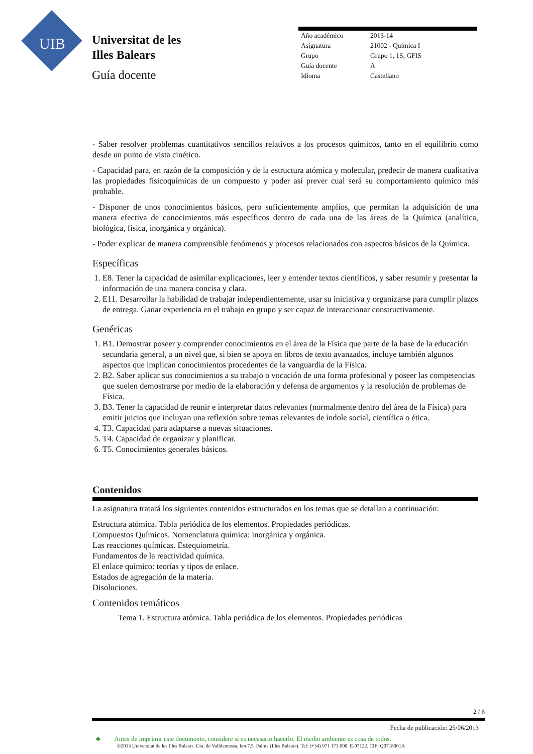UIB
Universitat de les
Illes Balears
Guía docente
| Año académico | 2013-14 |
| Asignatura | 21002 - Química I |
| Grupo | Grupo 1, 1S, GFIS |
| Guía docente | A |
| Idioma | Castellano |
- Saber resolver problemas cuantitativos sencillos relativos a los procesos químicos, tanto en el equilibrio como desde un punto de vista cinético.
- Capacidad para, en razón de la composición y de la estructura atómica y molecular, predecir de manera cualitativa las propiedades físicoquímicas de un compuesto y poder así prever cual será su comportamiento químico más probable.
- Disponer de unos conocimientos básicos, pero suficientemente amplios, que permitan la adquisición de una manera efectiva de conocimientos más específicos dentro de cada una de las áreas de la Química (analítica, biológica, física, inorgánica y orgánica).
- Poder explicar de manera comprensible fenómenos y procesos relacionados con aspectos básicos de la Química.
Específicas
1. E8. Tener la capacidad de asimilar explicaciones, leer y entender textos científicos, y saber resumir y presentar la información de una manera concisa y clara.
2. E11. Desarrollar la habilidad de trabajar independientemente, usar su iniciativa y organizarse para cumplir plazos de entrega. Ganar experiencia en el trabajo en grupo y ser capaz de interaccionar constructivamente.
Genéricas
1. B1. Demostrar poseer y comprender conocimientos en el área de la Física que parte de la base de la educación secundaria general, a un nivel que, si bien se apoya en libros de texto avanzados, incluye también algunos aspectos que implican conocimientos procedentes de la vanguardia de la Física.
2. B2. Saber aplicar sus conocimientos a su trabajo o vocación de una forma profesional y poseer las competencias que suelen demostrarse por medio de la elaboración y defensa de argumentos y la resolución de problemas de Física.
3. B3. Tener la capacidad de reunir e interpretar datos relevantes (normalmente dentro del área de la Física) para emitir juicios que incluyan una reflexión sobre temas relevantes de índole social, científica o ética.
4. T3. Capacidad para adaptarse a nuevas situaciones.
5. T4. Capacidad de organizar y planificar.
6. T5. Conocimientos generales básicos.
Contenidos
La asignatura tratará los siguientes contenidos estructurados en los temas que se detallan a continuación:
Estructura atómica. Tabla periódica de los elementos. Propiedades periódicas.
Compuestos Químicos. Nomenclatura química: inorgánica y orgánica.
Las reacciones químicas. Estequiometría.
Fundamentos de la reactividad química.
El enlace químico: teorías y tipos de enlace.
Estados de agregación de la materia.
Disoluciones.
Contenidos temáticos
Tema 1. Estructura atómica. Tabla periódica de los elementos. Propiedades periódicas
2 / 6
Fecha de publicación: 25/06/2013
♣ Antes de imprimir este documento, considere si es necesario hacerlo. El medio ambiente es cosa de todos.
©2013 Universitat de les Illes Balears. Cra. de Valldemossa, km 7.5. Palma (Illes Balears). Tel: (+34) 971 173 000. E-07122. CIF: Q0718001A